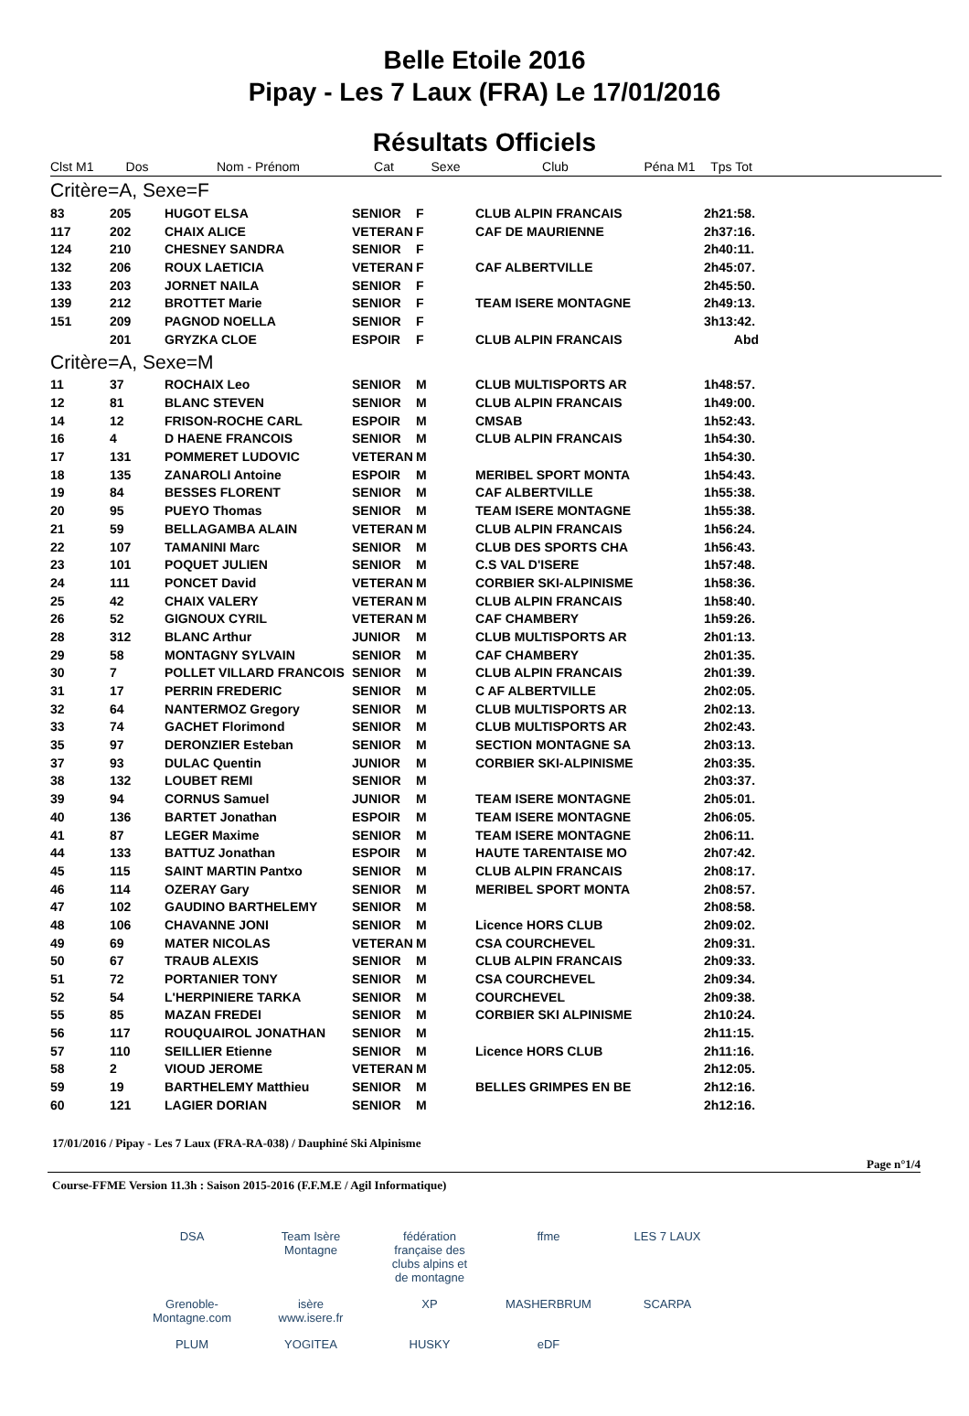Belle Etoile 2016
Pipay - Les 7 Laux (FRA) Le 17/01/2016
Résultats Officiels
| Clst M1 | Dos | Nom - Prénom | Cat | Sexe | Club | Péna M1 | Tps Tot | |
| --- | --- | --- | --- | --- | --- | --- | --- | --- |
| Critère=A, Sexe=F | | | | | | | | |
| 83 | 205 | HUGOT ELSA | SENIOR | F | CLUB ALPIN FRANCAIS | | 2h21:58. | |
| 117 | 202 | CHAIX ALICE | VETERAN | F | CAF DE MAURIENNE | | 2h37:16. | |
| 124 | 210 | CHESNEY SANDRA | SENIOR | F | | | 2h40:11. | |
| 132 | 206 | ROUX LAETICIA | VETERAN | F | CAF ALBERTVILLE | | 2h45:07. | |
| 133 | 203 | JORNET NAILA | SENIOR | F | | | 2h45:50. | |
| 139 | 212 | BROTTET Marie | SENIOR | F | TEAM ISERE MONTAGNE | | 2h49:13. | |
| 151 | 209 | PAGNOD NOELLA | SENIOR | F | | | 3h13:42. | |
| | 201 | GRYZKA CLOE | ESPOIR | F | CLUB ALPIN FRANCAIS | | Abd | |
| Critère=A, Sexe=M | | | | | | | | |
| 11 | 37 | ROCHAIX Leo | SENIOR | M | CLUB MULTISPORTS AR | | 1h48:57. | |
| 12 | 81 | BLANC STEVEN | SENIOR | M | CLUB ALPIN FRANCAIS | | 1h49:00. | |
| 14 | 12 | FRISON-ROCHE CARL | ESPOIR | M | CMSAB | | 1h52:43. | |
| 16 | 4 | D HAENE FRANCOIS | SENIOR | M | CLUB ALPIN FRANCAIS | | 1h54:30. | |
| 17 | 131 | POMMERET LUDOVIC | VETERAN | M | | | 1h54:30. | |
| 18 | 135 | ZANAROLI Antoine | ESPOIR | M | MERIBEL SPORT MONTA | | 1h54:43. | |
| 19 | 84 | BESSES FLORENT | SENIOR | M | CAF ALBERTVILLE | | 1h55:38. | |
| 20 | 95 | PUEYO Thomas | SENIOR | M | TEAM ISERE MONTAGNE | | 1h55:38. | |
| 21 | 59 | BELLAGAMBA ALAIN | VETERAN | M | CLUB ALPIN FRANCAIS | | 1h56:24. | |
| 22 | 107 | TAMANINI Marc | SENIOR | M | CLUB DES SPORTS CHA | | 1h56:43. | |
| 23 | 101 | POQUET JULIEN | SENIOR | M | C.S VAL D'ISERE | | 1h57:48. | |
| 24 | 111 | PONCET David | VETERAN | M | CORBIER SKI-ALPINISME | | 1h58:36. | |
| 25 | 42 | CHAIX VALERY | VETERAN | M | CLUB ALPIN FRANCAIS | | 1h58:40. | |
| 26 | 52 | GIGNOUX CYRIL | VETERAN | M | CAF CHAMBERY | | 1h59:26. | |
| 28 | 312 | BLANC Arthur | JUNIOR | M | CLUB MULTISPORTS AR | | 2h01:13. | |
| 29 | 58 | MONTAGNY SYLVAIN | SENIOR | M | CAF CHAMBERY | | 2h01:35. | |
| 30 | 7 | POLLET VILLARD FRANCOIS | SENIOR | M | CLUB ALPIN FRANCAIS | | 2h01:39. | |
| 31 | 17 | PERRIN FREDERIC | SENIOR | M | C AF ALBERTVILLE | | 2h02:05. | |
| 32 | 64 | NANTERMOZ Gregory | SENIOR | M | CLUB MULTISPORTS AR | | 2h02:13. | |
| 33 | 74 | GACHET Florimond | SENIOR | M | CLUB MULTISPORTS AR | | 2h02:43. | |
| 35 | 97 | DERONZIER Esteban | SENIOR | M | SECTION MONTAGNE SA | | 2h03:13. | |
| 37 | 93 | DULAC Quentin | JUNIOR | M | CORBIER SKI-ALPINISME | | 2h03:35. | |
| 38 | 132 | LOUBET REMI | SENIOR | M | | | 2h03:37. | |
| 39 | 94 | CORNUS Samuel | JUNIOR | M | TEAM ISERE MONTAGNE | | 2h05:01. | |
| 40 | 136 | BARTET Jonathan | ESPOIR | M | TEAM ISERE MONTAGNE | | 2h06:05. | |
| 41 | 87 | LEGER Maxime | SENIOR | M | TEAM ISERE MONTAGNE | | 2h06:11. | |
| 44 | 133 | BATTUZ Jonathan | ESPOIR | M | HAUTE TARENTAISE MO | | 2h07:42. | |
| 45 | 115 | SAINT MARTIN Pantxo | SENIOR | M | CLUB ALPIN FRANCAIS | | 2h08:17. | |
| 46 | 114 | OZERAY Gary | SENIOR | M | MERIBEL SPORT MONTA | | 2h08:57. | |
| 47 | 102 | GAUDINO BARTHELEMY | SENIOR | M | | | 2h08:58. | |
| 48 | 106 | CHAVANNE JONI | SENIOR | M | Licence HORS CLUB | | 2h09:02. | |
| 49 | 69 | MATER NICOLAS | VETERAN | M | CSA COURCHEVEL | | 2h09:31. | |
| 50 | 67 | TRAUB ALEXIS | SENIOR | M | CLUB ALPIN FRANCAIS | | 2h09:33. | |
| 51 | 72 | PORTANIER TONY | SENIOR | M | CSA COURCHEVEL | | 2h09:34. | |
| 52 | 54 | L'HERPINIERE TARKA | SENIOR | M | COURCHEVEL | | 2h09:38. | |
| 55 | 85 | MAZAN FREDEI | SENIOR | M | CORBIER SKI ALPINISME | | 2h10:24. | |
| 56 | 117 | ROUQUAIROL JONATHAN | SENIOR | M | | | 2h11:15. | |
| 57 | 110 | SEILLIER Etienne | SENIOR | M | Licence HORS CLUB | | 2h11:16. | |
| 58 | 2 | VIOUD JEROME | VETERAN | M | | | 2h12:05. | |
| 59 | 19 | BARTHELEMY Matthieu | SENIOR | M | BELLES GRIMPES EN BE | | 2h12:16. | |
| 60 | 121 | LAGIER DORIAN | SENIOR | M | | | 2h12:16. | |
17/01/2016 / Pipay - Les 7 Laux (FRA-RA-038) / Dauphiné Ski Alpinisme
Page n°1/4
Course-FFME Version 11.3h : Saison 2015-2016 (F.F.M.E / Agil Informatique)
DSA Team Isère Montagne fédération française des clubs alpins et de montagne ffme LES 7 LAUX Grenoble-Montagne.com isère www.isere.fr XP MASHERBRUM SCARPA PLUM YOGITEA HUSKY eDF